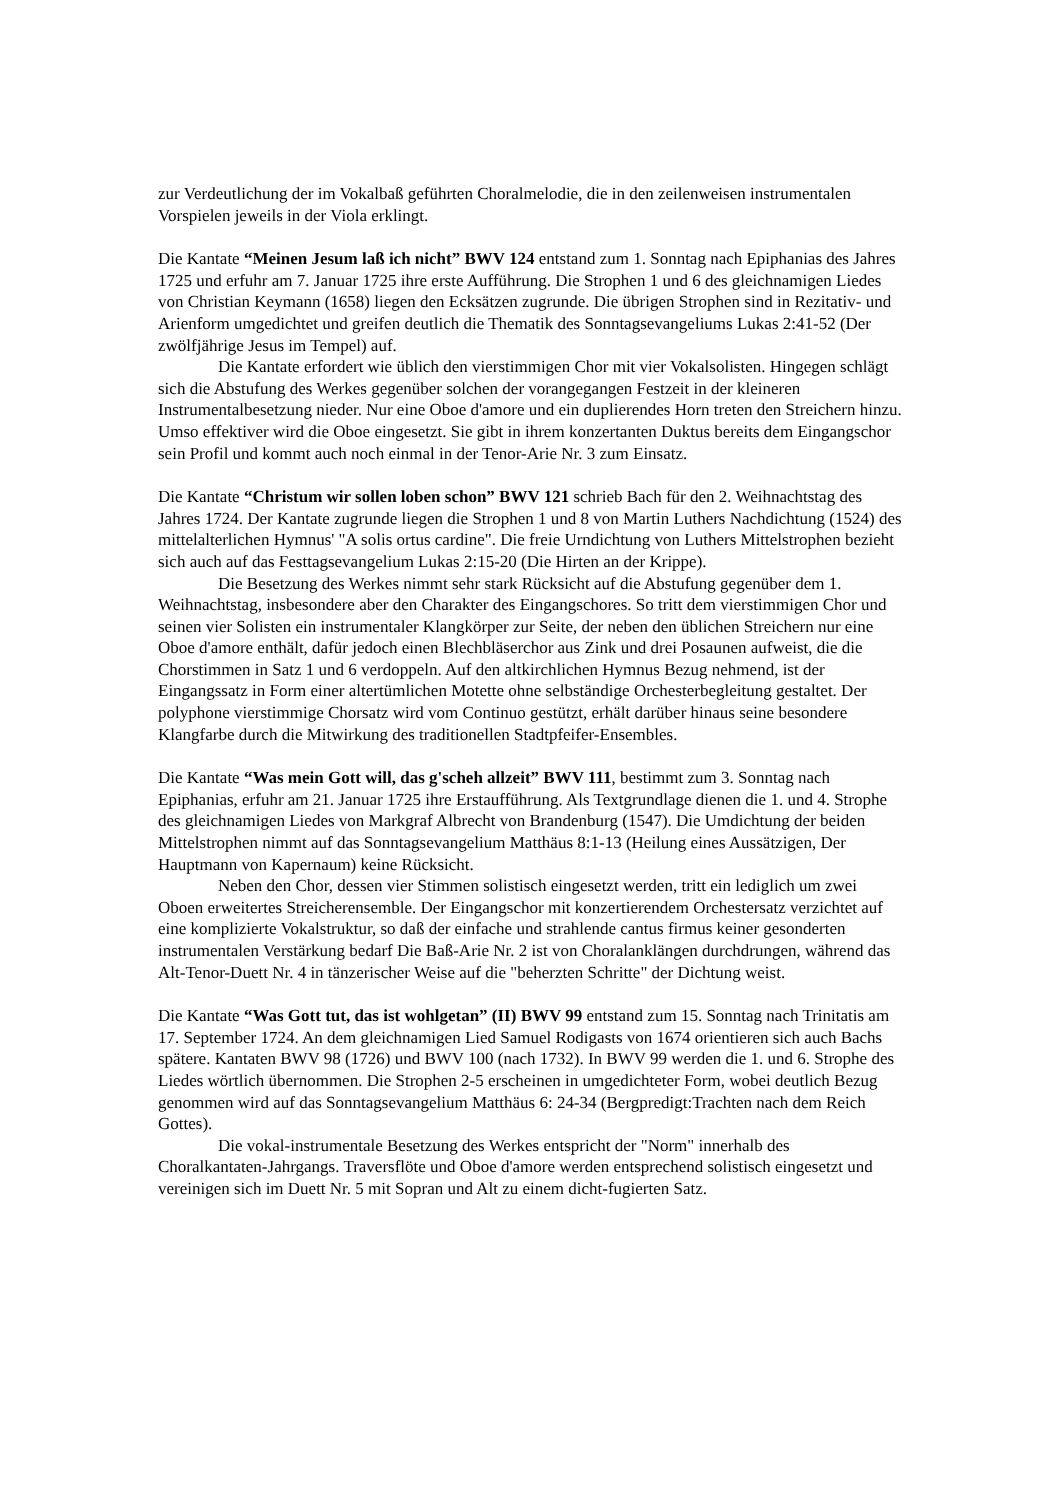zur Verdeutlichung der im Vokalbaß geführten Choralmelodie, die in den zeilenweisen instrumentalen Vorspielen jeweils in der Viola erklingt.
Die Kantate “Meinen Jesum laß ich nicht” BWV 124 entstand zum 1. Sonntag nach Epiphanias des Jahres 1725 und erfuhr am 7. Januar 1725 ihre erste Aufführung. Die Strophen 1 und 6 des gleichnamigen Liedes von Christian Keymann (1658) liegen den Ecksätzen zugrunde. Die übrigen Strophen sind in Rezitativ- und Arienform umgedichtet und greifen deutlich die Thematik des Sonntagsevangeliums Lukas 2:41-52 (Der zwölfjährige Jesus im Tempel) auf.
Die Kantate erfordert wie üblich den vierstimmigen Chor mit vier Vokalsolisten. Hingegen schlägt sich die Abstufung des Werkes gegenüber solchen der vorangegangen Festzeit in der kleineren Instrumentalbesetzung nieder. Nur eine Oboe d'amore und ein duplierendes Horn treten den Streichern hinzu. Umso effektiver wird die Oboe eingesetzt. Sie gibt in ihrem konzertanten Duktus bereits dem Eingangschor sein Profil und kommt auch noch einmal in der Tenor-Arie Nr. 3 zum Einsatz.
Die Kantate “Christum wir sollen loben schon” BWV 121 schrieb Bach für den 2. Weihnachtstag des Jahres 1724. Der Kantate zugrunde liegen die Strophen 1 und 8 von Martin Luthers Nachdichtung (1524) des mittelalterlichen Hymnus' "A solis ortus cardine". Die freie Urndichtung von Luthers Mittelstrophen bezieht sich auch auf das Festtagsevangelium Lukas 2:15-20 (Die Hirten an der Krippe).
Die Besetzung des Werkes nimmt sehr stark Rücksicht auf die Abstufung gegenüber dem 1. Weihnachtstag, insbesondere aber den Charakter des Eingangschores. So tritt dem vierstimmigen Chor und seinen vier Solisten ein instrumentaler Klangkörper zur Seite, der neben den üblichen Streichern nur eine Oboe d'amore enthält, dafür jedoch einen Blechbläserchor aus Zink und drei Posaunen aufweist, die die Chorstimmen in Satz 1 und 6 verdoppeln. Auf den altkirchlichen Hymnus Bezug nehmend, ist der Eingangssatz in Form einer altertümlichen Motette ohne selbständige Orchesterbegleitung gestaltet. Der polyphone vierstimmige Chorsatz wird vom Continuo gestützt, erhält darüber hinaus seine besondere Klangfarbe durch die Mitwirkung des traditionellen Stadtpfeifer-Ensembles.
Die Kantate “Was mein Gott will, das g'scheh allzeit” BWV 111, bestimmt zum 3. Sonntag nach Epiphanias, erfuhr am 21. Januar 1725 ihre Erstaufführung. Als Textgrundlage dienen die 1. und 4. Strophe des gleichnamigen Liedes von Markgraf Albrecht von Brandenburg (1547). Die Umdichtung der beiden Mittelstrophen nimmt auf das Sonntagsevangelium Matthäus 8:1-13 (Heilung eines Aussätzigen, Der Hauptmann von Kapernaum) keine Rücksicht.
Neben den Chor, dessen vier Stimmen solistisch eingesetzt werden, tritt ein lediglich um zwei Oboen erweitertes Streicherensemble. Der Eingangschor mit konzertierendem Orchestersatz verzichtet auf eine komplizierte Vokalstruktur, so daß der einfache und strahlende cantus firmus keiner gesonderten instrumentalen Verstärkung bedarf Die Baß-Arie Nr. 2 ist von Choralanklängen durchdrungen, während das Alt-Tenor-Duett Nr. 4 in tänzerischer Weise auf die "beherzten Schritte" der Dichtung weist.
Die Kantate “Was Gott tut, das ist wohlgetan” (II) BWV 99 entstand zum 15. Sonntag nach Trinitatis am 17. September 1724. An dem gleichnamigen Lied Samuel Rodigasts von 1674 orientieren sich auch Bachs spätere. Kantaten BWV 98 (1726) und BWV 100 (nach 1732). In BWV 99 werden die 1. und 6. Strophe des Liedes wörtlich übernommen. Die Strophen 2-5 erscheinen in umgedichteter Form, wobei deutlich Bezug genommen wird auf das Sonntagsevangelium Matthäus 6: 24-34 (Bergpredigt:Trachten nach dem Reich Gottes).
Die vokal-instrumentale Besetzung des Werkes entspricht der "Norm" innerhalb des Choralkantaten-Jahrgangs. Traversflöte und Oboe d'amore werden entsprechend solistisch eingesetzt und vereinigen sich im Duett Nr. 5 mit Sopran und Alt zu einem dicht-fugierten Satz.